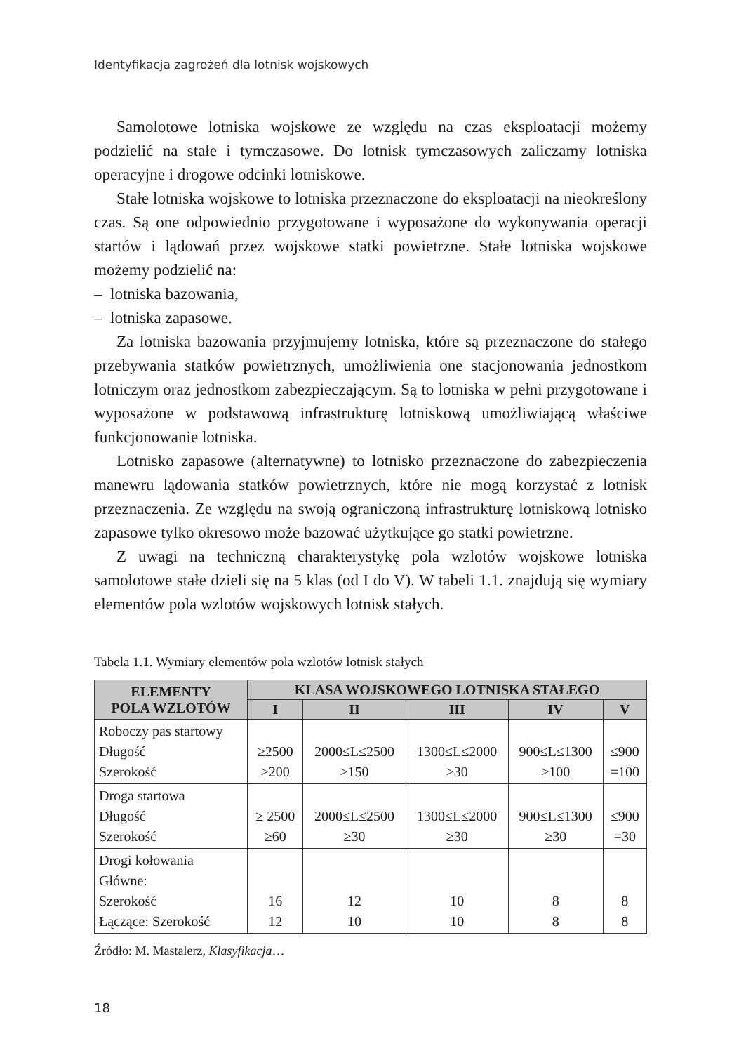Identyfikacja zagrożeń dla lotnisk wojskowych
Samolotowe lotniska wojskowe ze względu na czas eksploatacji możemy podzielić na stałe i tymczasowe. Do lotnisk tymczasowych zaliczamy lotniska operacyjne i drogowe odcinki lotniskowe.
Stałe lotniska wojskowe to lotniska przeznaczone do eksploatacji na nieokreślony czas. Są one odpowiednio przygotowane i wyposażone do wykonywania operacji startów i lądowań przez wojskowe statki powietrzne. Stałe lotniska wojskowe możemy podzielić na:
– lotniska bazowania,
– lotniska zapasowe.
Za lotniska bazowania przyjmujemy lotniska, które są przeznaczone do stałego przebywania statków powietrznych, umożliwienia one stacjonowania jednostkom lotniczym oraz jednostkom zabezpieczającym. Są to lotniska w pełni przygotowane i wyposażone w podstawową infrastrukturę lotniskową umożliwiającą właściwe funkcjonowanie lotniska.
Lotnisko zapasowe (alternatywne) to lotnisko przeznaczone do zabezpieczenia manewru lądowania statków powietrznych, które nie mogą korzystać z lotnisk przeznaczenia. Ze względu na swoją ograniczoną infrastrukturę lotniskową lotnisko zapasowe tylko okresowo może bazować użytkujące go statki powietrzne.
Z uwagi na techniczną charakterystykę pola wzlotów wojskowe lotniska samolotowe stałe dzieli się na 5 klas (od I do V). W tabeli 1.1. znajdują się wymiary elementów pola wzlotów wojskowych lotnisk stałych.
Tabela 1.1. Wymiary elementów pola wzlotów lotnisk stałych
| ELEMENTY POLA WZLOTÓW | KLASA WOJSKOWEGO LOTNISKA STAŁEGO | | | | |
| --- | --- | --- | --- | --- | --- |
| | I | II | III | IV | V |
| Roboczy pas startowy Długość Szerokość | ≥2500 ≥200 | 2000≤L≤2500 ≥150 | 1300≤L≤2000 ≥30 | 900≤L≤1300 ≥100 | ≤900 =100 |
| Droga startowa Długość Szerokość | ≥ 2500 ≥60 | 2000≤L≤2500 ≥30 | 1300≤L≤2000 ≥30 | 900≤L≤1300 ≥30 | ≤900 =30 |
| Drogi kołowania Główne: Szerokość Łączące: Szerokość | 16 12 | 12 10 | 10 10 | 8 8 | 8 8 |
Źródło: M. Mastalerz, Klasyfikacja…
18